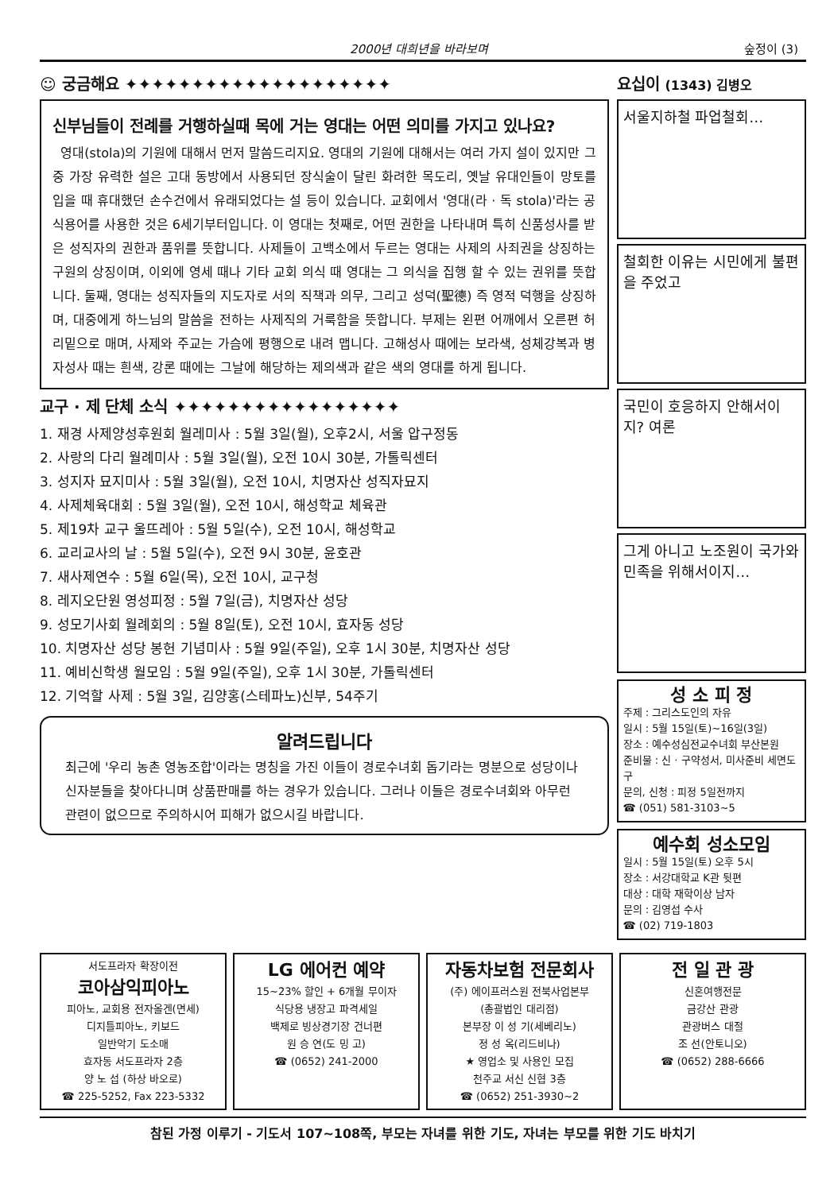2000년 대희년을 바라보며 숲정이 (3)
☺ 궁금해요 ✦✦✦✦✦✦✦✦✦✦✦✦✦✦✦✦✦✦✦✦
신부님들이 전례를 거행하실때 목에 거는 영대는 어떤 의미를 가지고 있나요?
영대(stola)의 기원에 대해서 먼저 말씀드리지요. 영대의 기원에 대해서는 여러 가지 설이 있지만 그중 가장 유력한 설은 고대 동방에서 사용되던 장식술이 달린 화려한 목도리, 옛날 유대인들이 망토를 입을 때 휴대했던 손수건에서 유래되었다는 설 등이 있습니다. 교회에서 '영대(라 · 독 stola)'라는 공식용어를 사용한 것은 6세기부터입니다. 이 영대는 첫째로, 어떤 권한을 나타내며 특히 신품성사를 받은 성직자의 권한과 품위를 뜻합니다. 사제들이 고백소에서 두르는 영대는 사제의 사죄권을 상징하는 구원의 상징이며, 이외에 영세 때나 기타 교회 의식 때 영대는 그 의식을 집행 할 수 있는 권위를 뜻합니다. 둘째, 영대는 성직자들의 지도자로 서의 직책과 의무, 그리고 성덕(聖德) 즉 영적 덕행을 상징하며, 대중에게 하느님의 말씀을 전하는 사제직의 거룩함을 뜻합니다. 부제는 왼편 어깨에서 오른편 허리밑으로 매며, 사제와 주교는 가슴에 평행으로 내려 맵니다. 고해성사 때에는 보라색, 성체강복과 병자성사 때는 흰색, 강론 때에는 그날에 해당하는 제의색과 같은 색의 영대를 하게 됩니다.
교구 · 제 단체 소식 ✦✦✦✦✦✦✦✦✦✦✦✦✦✦✦✦✦
1. 재경 사제양성후원회 월레미사 : 5월 3일(월), 오후2시, 서울 압구정동
2. 사랑의 다리 월례미사 : 5월 3일(월), 오전 10시 30분, 가톨릭센터
3. 성지자 묘지미사 : 5월 3일(월), 오전 10시, 치명자산 성직자묘지
4. 사제체육대회 : 5월 3일(월), 오전 10시, 해성학교 체육관
5. 제19차 교구 울뜨레아 : 5월 5일(수), 오전 10시, 해성학교
6. 교리교사의 날 : 5월 5일(수), 오전 9시 30분, 윤호관
7. 새사제연수 : 5월 6일(목), 오전 10시, 교구청
8. 레지오단원 영성피정 : 5월 7일(금), 치명자산 성당
9. 성모기사회 월례회의 : 5월 8일(토), 오전 10시, 효자동 성당
10. 치명자산 성당 봉헌 기념미사 : 5월 9일(주일), 오후 1시 30분, 치명자산 성당
11. 예비신학생 월모임 : 5월 9일(주일), 오후 1시 30분, 가톨릭센터
12. 기억할 사제 : 5월 3일, 김양홍(스테파노)신부, 54주기
알려드립니다
최근에 '우리 농촌 영농조합'이라는 명칭을 가진 이들이 경로수녀회 돕기라는 명분으로 성당이나 신자분들을 찾아다니며 상품판매를 하는 경우가 있습니다. 그러나 이들은 경로수녀회와 아무런 관련이 없으므로 주의하시어 피해가 없으시길 바랍니다.
요십이 (1343) 김병오
서울지하철 파업철회…
철회한 이유는 시민에게 불편을 주었고
국민이 호응하지 안해서이지? 여론
그게 아니고 노조원이 국가와 민족을 위해서이지…
성 소 피 정
주제 : 그리스도인의 자유
일시 : 5월 15일(토)~16일(3일)
장소 : 예수성심전교수녀회 부산본원
준비물 : 신 · 구약성서, 미사준비 세면도구
문의, 신청 : 피정 5일전까지
☎ (051) 581-3103~5
예수회 성소모임
일시 : 5월 15일(토) 오후 5시
장소 : 서강대학교 K관 뒷편
대상 : 대학 재학이상 남자
문의 : 김영섭 수사
☎ (02) 719-1803
서도프라자 확장이전
코아삼익피아노
피아노, 교회용 전자올겐(면세)
디지틀피아노, 키보드
일반악기 도소매
효자동 서도프라자 2층
양 노 섭 (하상 바오로)
☎ 225-5252, Fax 223-5332
LG 에어컨 예약
15~23% 할인 + 6개월 무이자
식당용 냉장고 파격세일
백제로 빙상경기장 건너편
원 승 연(도 밍 고)
☎ (0652) 241-2000
자동차보험 전문회사
(주) 에이프러스원 전북사업본부
(총괄법인 대리점)
본부장 이 성 기(세베리노)
정 성 옥(리드비나)
★ 영업소 및 사용인 모집
천주교 서신 신협 3층
☎ (0652) 251-3930~2
전 일 관 광
신혼여행전문
금강산 관광
관광버스 대절
조 선(안토니오)
☎ (0652) 288-6666
참된 가정 이루기 - 기도서 107~108쪽, 부모는 자녀를 위한 기도, 자녀는 부모를 위한 기도 바치기